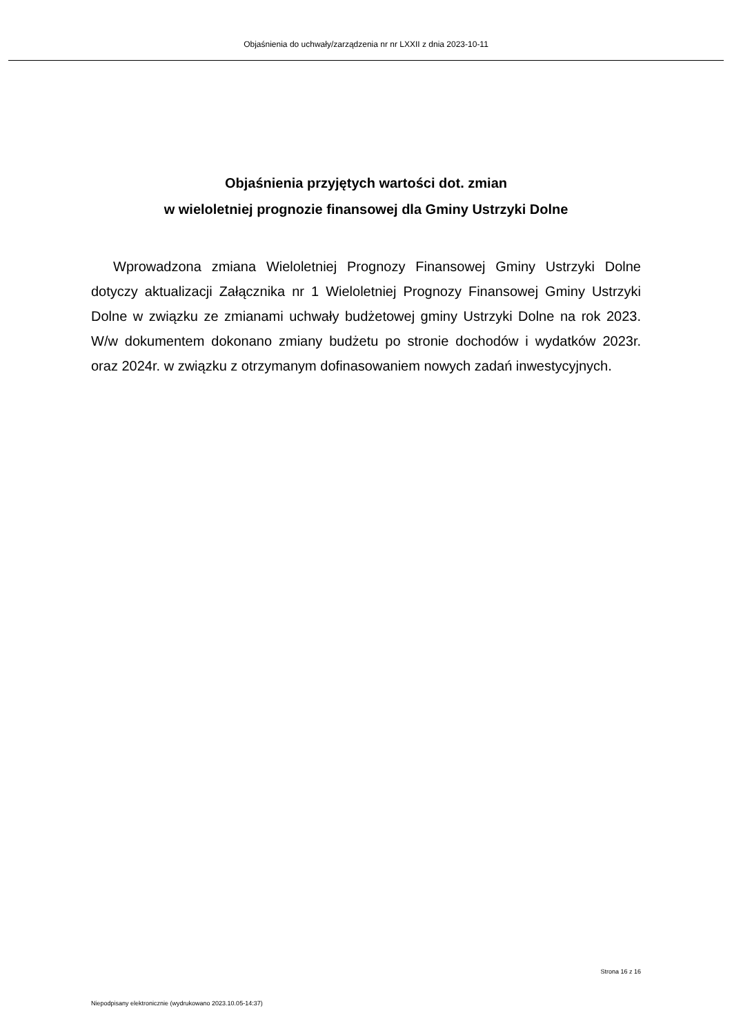Objaśnienia do uchwały/zarządzenia nr nr LXXII z dnia 2023-10-11
Objaśnienia przyjętych wartości dot. zmian
w wieloletniej prognozie finansowej dla Gminy Ustrzyki Dolne
Wprowadzona zmiana Wieloletniej Prognozy Finansowej Gminy Ustrzyki Dolne dotyczy aktualizacji Załącznika nr 1 Wieloletniej Prognozy Finansowej Gminy Ustrzyki Dolne w związku ze zmianami uchwały budżetowej gminy Ustrzyki Dolne na rok 2023. W/w dokumentem dokonano zmiany budżetu po stronie dochodów i wydatków 2023r. oraz 2024r. w związku z otrzymanym dofinasowaniem nowych zadań inwestycyjnych.
Strona 16 z 16
Niepodpisany elektronicznie (wydrukowano 2023.10.05-14:37)